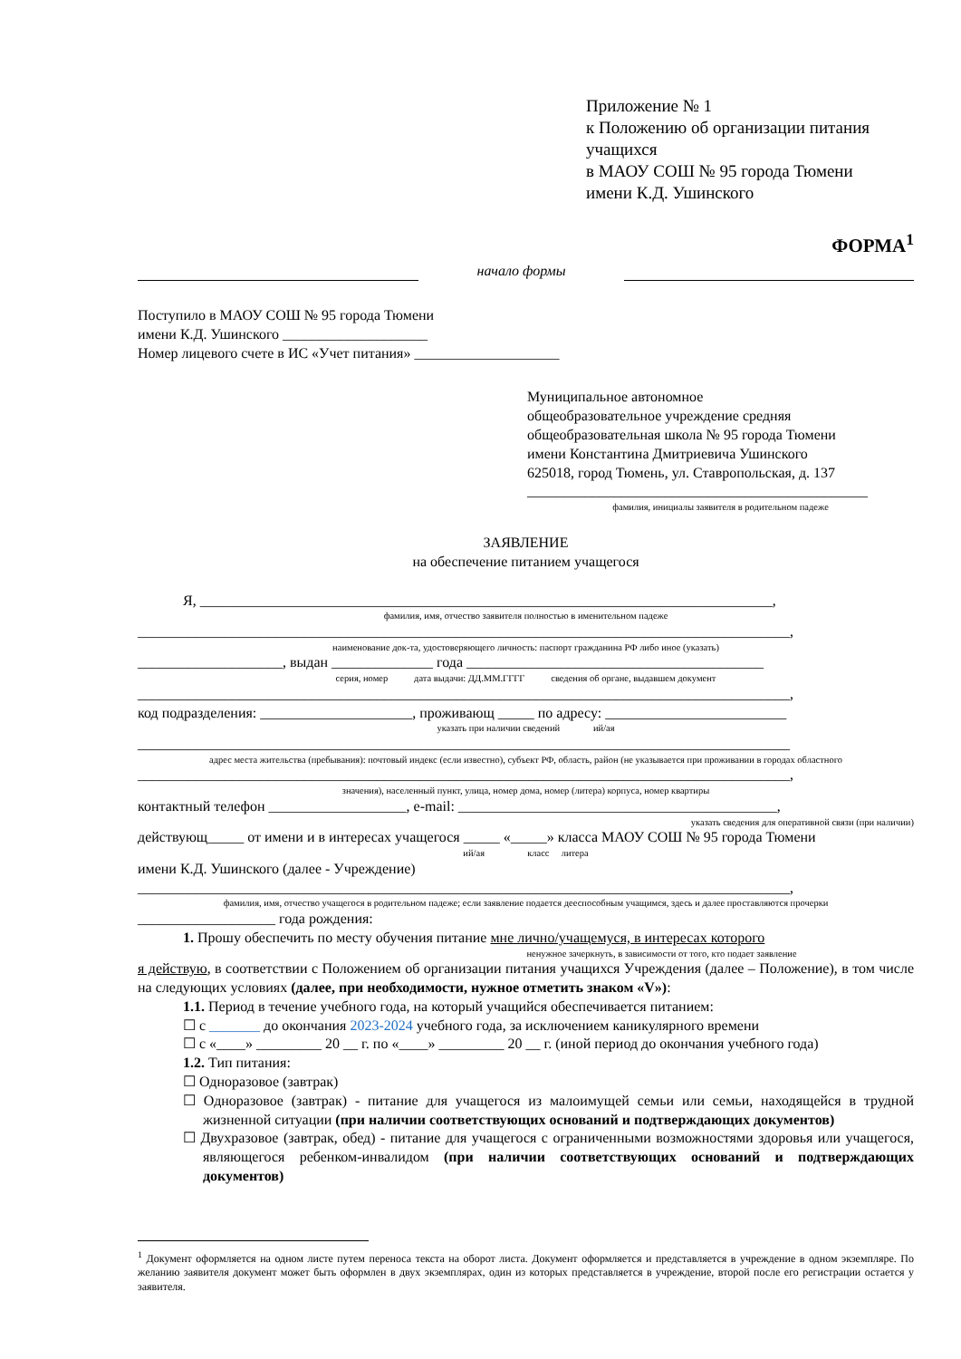Приложение № 1
к Положению об организации питания учащихся
в МАОУ СОШ № 95 города Тюмени
имени К.Д. Ушинского
ФОРМА<sup>1</sup>
начало формы
Поступило в МАОУ СОШ № 95 города Тюмени
имени К.Д. Ушинского ____________________
Номер лицевого счете в ИС «Учет питания» ____________________
Муниципальное автономное
общеобразовательное учреждение средняя
общеобразовательная школа № 95 города Тюмени
имени Константина Дмитриевича Ушинского
625018, город Тюмень, ул. Ставропольская, д. 137
_______________________________________________
фамилия, инициалы заявителя в родительном падеже
ЗАЯВЛЕНИЕ
на обеспечение питанием учащегося
Я, _______________________________________________________________________________,
фамилия, имя, отчество заявителя полностью в именительном падеже
__________________________________________________________________________________________,
наименование док-та, удостоверяющего личность: паспорт гражданина РФ либо иное (указать)
____________________, выдан ______________ года _________________________________________
серия, номер дата выдачи: ДД.ММ.ГГГГ сведения об органе, выдавшем документ
__________________________________________________________________________________________,
код подразделения: _____________________, проживающ _____ по адресу: _________________________
указать при наличии сведений ий/ая
__________________________________________________________________________________________
адрес места жительства (пребывания): почтовый индекс (если известно), субъект РФ, область, район (не указывается при проживании в городах областного
__________________________________________________________________________________________,
значения), населенный пункт, улица, номер дома, номер (литера) корпуса, номер квартиры
контактный телефон ___________________, e-mail: ____________________________________________,
указать сведения для оперативной связи (при наличии)
действующ_____ от имени и в интересах учащегося _____ «_____» класса МАОУ СОШ № 95 города Тюмени
ий/ая класс литера
имени К.Д. Ушинского (далее - Учреждение)
__________________________________________________________________________________________,
фамилия, имя, отчество учащегося в родительном падеже; если заявление подается дееспособным учащимся, здесь и далее проставляются прочерки
___________________ года рождения:
1. Прошу обеспечить по месту обучения питание мне лично/учащемуся, в интересах которого
ненужное зачеркнуть, в зависимости от того, кто подает заявление
я действую, в соответствии с Положением об организации питания учащихся Учреждения (далее – Положение), в том числе на следующих условиях (далее, при необходимости, нужное отметить знаком «V»):
1.1. Период в течение учебного года, на который учащийся обеспечивается питанием:
☐ с _______ до окончания 2023-2024 учебного года, за исключением каникулярного времени
☐ с «____» _________ 20 __ г. по «____» _________ 20 __ г. (иной период до окончания учебного года)
1.2. Тип питания:
☐ Одноразовое (завтрак)
☐ Одноразовое (завтрак) - питание для учащегося из малоимущей семьи или семьи, находящейся в трудной жизненной ситуации (при наличии соответствующих оснований и подтверждающих документов)
☐ Двухразовое (завтрак, обед) - питание для учащегося с ограниченными возможностями здоровья или учащегося, являющегося ребенком-инвалидом (при наличии соответствующих оснований и подтверждающих документов)
<sup>1</sup> Документ оформляется на одном листе путем переноса текста на оборот листа. Документ оформляется и представляется в учреждение в одном экземпляре. По желанию заявителя документ может быть оформлен в двух экземплярах, один из которых представляется в учреждение, второй после его регистрации остается у заявителя.